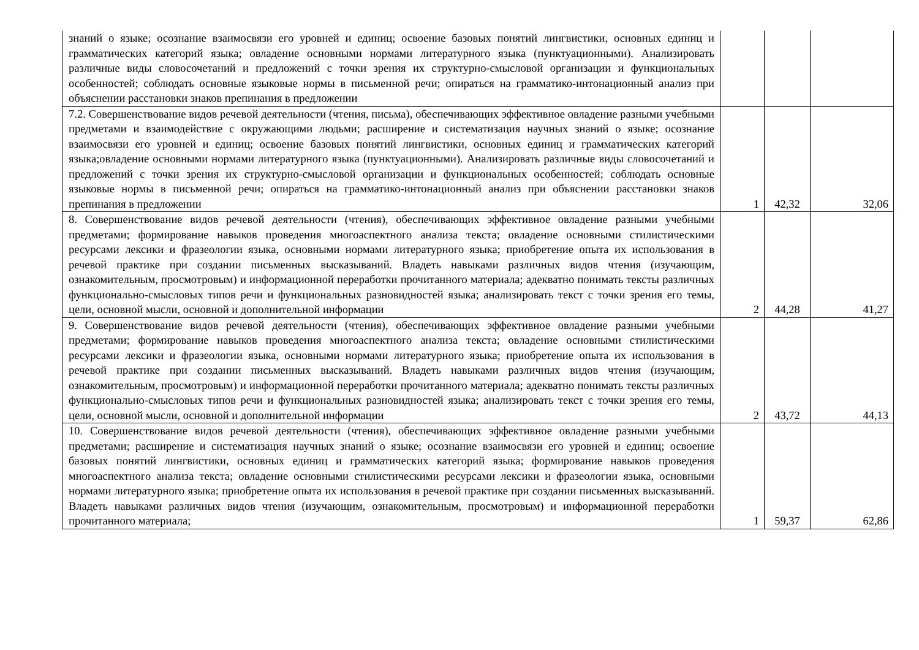| знаний о языке; осознание взаимосвязи его уровней и единиц; освоение базовых понятий лингвистики, основных единиц и грамматических категорий языка; овладение основными нормами литературного языка (пунктуационными). Анализировать различные виды словосочетаний и предложений с точки зрения их структурно-смысловой организации и функциональных особенностей; соблюдать основные языковые нормы в письменной речи; опираться на грамматико-интонационный анализ при объяснении расстановки знаков препинания в предложении | | | |
| 7.2. Совершенствование видов речевой деятельности (чтения, письма), обеспечивающих эффективное овладение разными учебными предметами и взаимодействие с окружающими людьми; расширение и систематизация научных знаний о языке; осознание взаимосвязи его уровней и единиц; освоение базовых понятий лингвистики, основных единиц и грамматических категорий языка;овладение основными нормами литературного языка (пунктуационными). Анализировать различные виды словосочетаний и предложений с точки зрения их структурно-смысловой организации и функциональных особенностей; соблюдать основные языковые нормы в письменной речи; опираться на грамматико-интонационный анализ при объяснении расстановки знаков препинания в предложении | 1 | 42,32 | 32,06 |
| 8. Совершенствование видов речевой деятельности (чтения), обеспечивающих эффективное овладение разными учебными предметами; формирование навыков проведения многоаспектного анализа текста; овладение основными стилистическими ресурсами лексики и фразеологии языка, основными нормами литературного языка; приобретение опыта их использования в речевой практике при создании письменных высказываний. Владеть навыками различных видов чтения (изучающим, ознакомительным, просмотровым) и информационной переработки прочитанного материала; адекватно понимать тексты различных функционально-смысловых типов речи и функциональных разновидностей языка; анализировать текст с точки зрения его темы, цели, основной мысли, основной и дополнительной информации | 2 | 44,28 | 41,27 |
| 9. Совершенствование видов речевой деятельности (чтения), обеспечивающих эффективное овладение разными учебными предметами; формирование навыков проведения многоаспектного анализа текста; овладение основными стилистическими ресурсами лексики и фразеологии языка, основными нормами литературного языка; приобретение опыта их использования в речевой практике при создании письменных высказываний. Владеть навыками различных видов чтения (изучающим, ознакомительным, просмотровым) и информационной переработки прочитанного материала; адекватно понимать тексты различных функционально-смысловых типов речи и функциональных разновидностей языка; анализировать текст с точки зрения его темы, цели, основной мысли, основной и дополнительной информации | 2 | 43,72 | 44,13 |
| 10. Совершенствование видов речевой деятельности (чтения), обеспечивающих эффективное овладение разными учебными предметами; расширение и систематизация научных знаний о языке; осознание взаимосвязи его уровней и единиц; освоение базовых понятий лингвистики, основных единиц и грамматических категорий языка; формирование навыков проведения многоаспектного анализа текста; овладение основными стилистическими ресурсами лексики и фразеологии языка, основными нормами литературного языка; приобретение опыта их использования в речевой практике при создании письменных высказываний. Владеть навыками различных видов чтения (изучающим, ознакомительным, просмотровым) и информационной переработки прочитанного материала; | 1 | 59,37 | 62,86 |